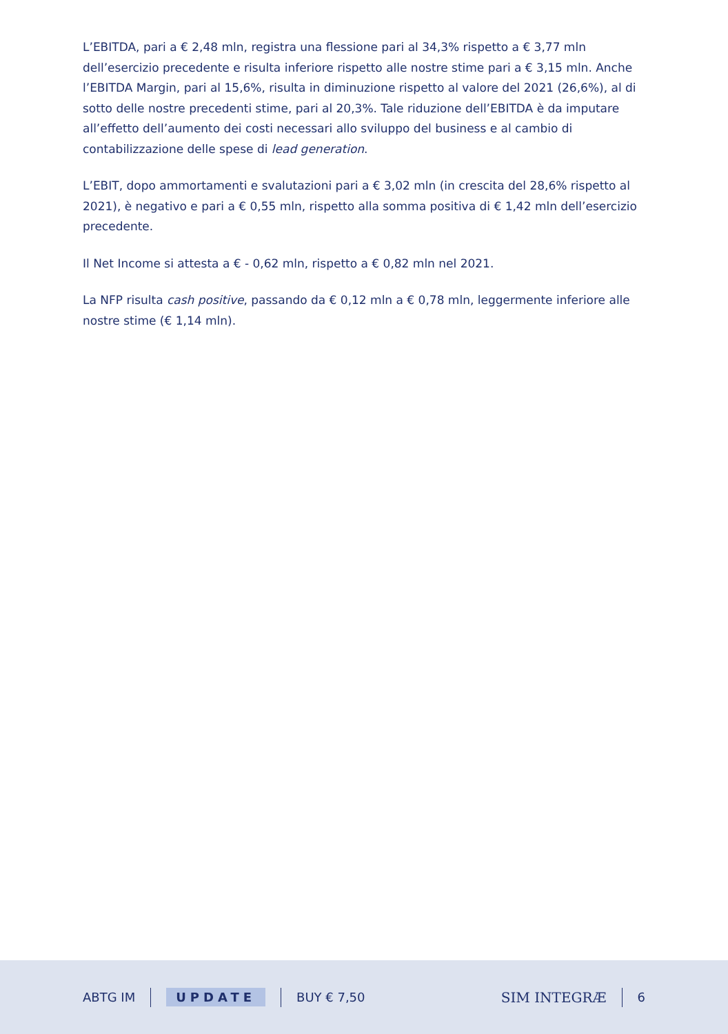L’EBITDA, pari a € 2,48 mln, registra una flessione pari al 34,3% rispetto a € 3,77 mln dell’esercizio precedente e risulta inferiore rispetto alle nostre stime pari a € 3,15 mln. Anche l’EBITDA Margin, pari al 15,6%, risulta in diminuzione rispetto al valore del 2021 (26,6%), al di sotto delle nostre precedenti stime, pari al 20,3%. Tale riduzione dell’EBITDA è da imputare all’effetto dell’aumento dei costi necessari allo sviluppo del business e al cambio di contabilizzazione delle spese di lead generation.
L’EBIT, dopo ammortamenti e svalutazioni pari a € 3,02 mln (in crescita del 28,6% rispetto al 2021), è negativo e pari a € 0,55 mln, rispetto alla somma positiva di € 1,42 mln dell’esercizio precedente.
Il Net Income si attesta a € - 0,62 mln, rispetto a € 0,82 mln nel 2021.
La NFP risulta cash positive, passando da € 0,12 mln a € 0,78 mln, leggermente inferiore alle nostre stime (€ 1,14 mln).
ABTG IM UPDATE BUY € 7,50 SIM INTEGRÆ 6